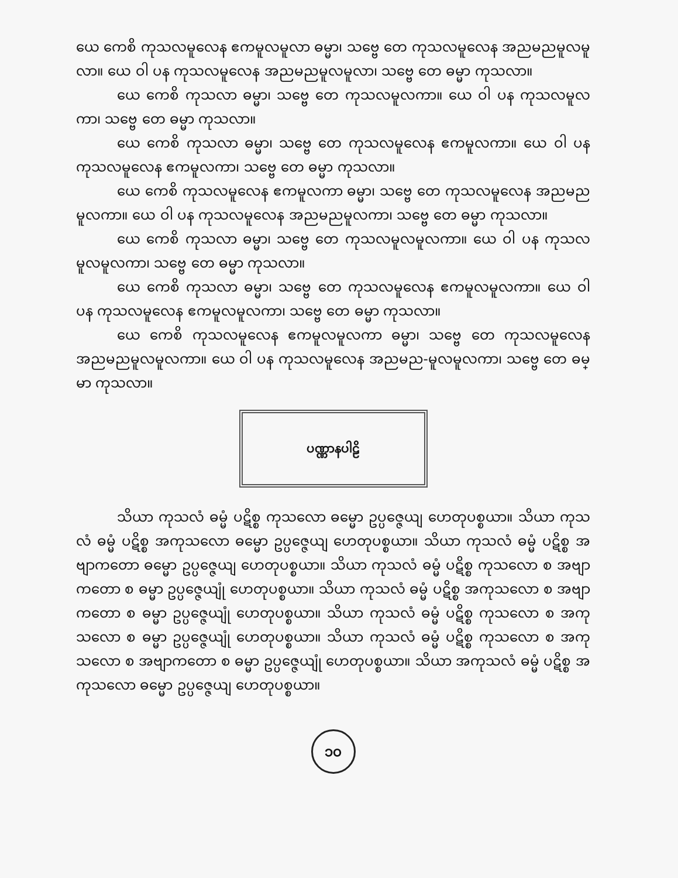ယေ ကေစိ ကုသလမူလေန ဧကမူလမူလာ ဓမ္မာ၊ သဗ္ဗေ တေ ကုသလမူလေန အညမညမူလမူလာ။ ယေ ဝါ ပန ကုသလမူလေန အညမညမူလမူလာ၊ သဗ္ဗေ တေ ဓမ္မာ ကုသလာ။
ယေ ကေစိ ကုသလာ ဓမ္မာ၊ သဗ္ဗေ တေ ကုသလမူလကာ။ ယေ ဝါ ပန ကုသလမူလကာ၊ သဗ္ဗေ တေ ဓမ္မာ ကုသလာ။
ယေ ကေစိ ကုသလာ ဓမ္မာ၊ သဗ္ဗေ တေ ကုသလမူလေန ဧကမူလကာ။ ယေ ဝါ ပန ကုသလမူလေန ဧကမူလကာ၊ သဗ္ဗေ တေ ဓမ္မာ ကုသလာ။
ယေ ကေစိ ကုသလမူလေန ဧကမူလကာ ဓမ္မာ၊ သဗ္ဗေ တေ ကုသလမူလေန အညမညမူလကာ။ ယေ ဝါ ပန ကုသလမူလေန အညမညမူလကာ၊ သဗ္ဗေ တေ ဓမ္မာ ကုသလာ။
ယေ ကေစိ ကုသလာ ဓမ္မာ၊ သဗ္ဗေ တေ ကုသလမူလမူလကာ။ ယေ ဝါ ပန ကုသလမူလမူလကာ၊ သဗ္ဗေ တေ ဓမ္မာ ကုသလာ။
ယေ ကေစိ ကုသလာ ဓမ္မာ၊ သဗ္ဗေ တေ ကုသလမူလေန ဧကမူလမူလကာ။ ယေ ဝါ ပန ကုသလမူလေန ဧကမူလမူလကာ၊ သဗ္ဗေ တေ ဓမ္မာ ကုသလာ။
ယေ ကေစိ ကုသလမူလေန ဧကမူလမူလကာ ဓမ္မာ၊ သဗ္ဗေ တေ ကုသလမူလေန အညမညမူလမူလကာ။ ယေ ဝါ ပန ကုသလမူလေန အညမည-မူလမူလကာ၊ သဗ္ဗေ တေ ဓမ္မာ ကုသလာ။
ပဏ္ဏာနပါဠိ
သိယာ ကုသလံ ဓမ္မံ ပဋိစ္စ ကုသလော ဓမ္မော ဥပ္ပဇ္ဇေယျ ဟေတုပစ္စယာ။ သိယာ ကုသလံ ဓမ္မံ ပဋိစ္စ အကုသလော ဓမ္မော ဥပ္ပဇ္ဇေယျ ဟေတုပစ္စယာ။ သိယာ ကုသလံ ဓမ္မံ ပဋိစ္စ အဗျာကတော ဓမ္မော ဥပ္ပဇ္ဇေယျ ဟေတုပစ္စယာ။ သိယာ ကုသလံ ဓမ္မံ ပဋိစ္စ ကုသလော စ အဗျာကတော စ ဓမ္မာ ဥပ္ပဇ္ဇေယျုံ ဟေတုပစ္စယာ။ သိယာ ကုသလံ ဓမ္မံ ပဋိစ္စ အကုသလော စ အဗျာကတော စ ဓမ္မာ ဥပ္ပဇ္ဇေယျုံ ဟေတုပစ္စယာ။ သိယာ ကုသလံ ဓမ္မံ ပဋိစ္စ ကုသလော စ အကုသလော စ ဓမ္မာ ဥပ္ပဇ္ဇေယျုံ ဟေတုပစ္စယာ။ သိယာ ကုသလံ ဓမ္မံ ပဋိစ္စ ကုသလော စ အကုသလော စ အဗျာကတော စ ဓမ္မာ ဥပ္ပဇ္ဇေယျုံ ဟေတုပစ္စယာ။ သိယာ အကုသလံ ဓမ္မံ ပဋိစ္စ အကုသလော ဓမ္မော ဥပ္ပဇ္ဇေယျ ဟေတုပစ္စယာ။
၁၀